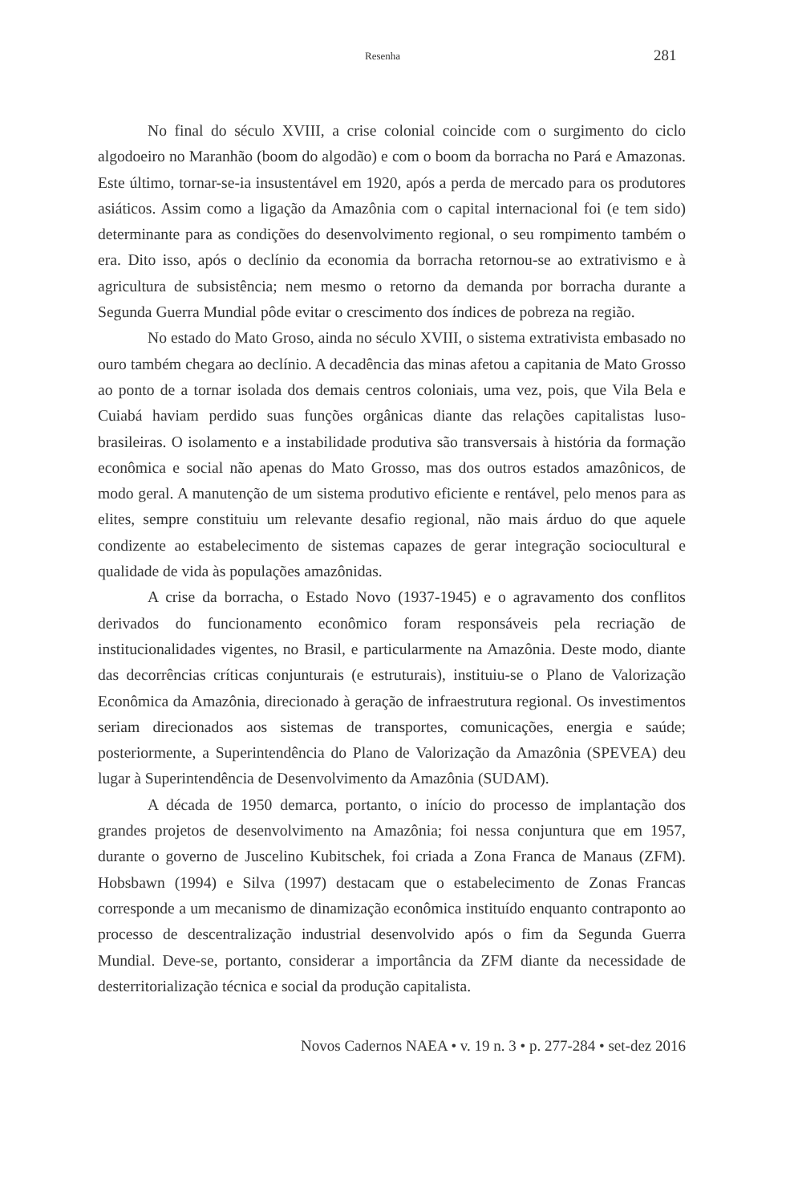Resenha 281
No final do século XVIII, a crise colonial coincide com o surgimento do ciclo algodoeiro no Maranhão (boom do algodão) e com o boom da borracha no Pará e Amazonas. Este último, tornar-se-ia insustentável em 1920, após a perda de mercado para os produtores asiáticos. Assim como a ligação da Amazônia com o capital internacional foi (e tem sido) determinante para as condições do desenvolvimento regional, o seu rompimento também o era. Dito isso, após o declínio da economia da borracha retornou-se ao extrativismo e à agricultura de subsistência; nem mesmo o retorno da demanda por borracha durante a Segunda Guerra Mundial pôde evitar o crescimento dos índices de pobreza na região.
No estado do Mato Groso, ainda no século XVIII, o sistema extrativista embasado no ouro também chegara ao declínio. A decadência das minas afetou a capitania de Mato Grosso ao ponto de a tornar isolada dos demais centros coloniais, uma vez, pois, que Vila Bela e Cuiabá haviam perdido suas funções orgânicas diante das relações capitalistas luso-brasileiras. O isolamento e a instabilidade produtiva são transversais à história da formação econômica e social não apenas do Mato Grosso, mas dos outros estados amazônicos, de modo geral. A manutenção de um sistema produtivo eficiente e rentável, pelo menos para as elites, sempre constituiu um relevante desafio regional, não mais árduo do que aquele condizente ao estabelecimento de sistemas capazes de gerar integração sociocultural e qualidade de vida às populações amazônidas.
A crise da borracha, o Estado Novo (1937-1945) e o agravamento dos conflitos derivados do funcionamento econômico foram responsáveis pela recriação de institucionalidades vigentes, no Brasil, e particularmente na Amazônia. Deste modo, diante das decorrências críticas conjunturais (e estruturais), instituiu-se o Plano de Valorização Econômica da Amazônia, direcionado à geração de infraestrutura regional. Os investimentos seriam direcionados aos sistemas de transportes, comunicações, energia e saúde; posteriormente, a Superintendência do Plano de Valorização da Amazônia (SPEVEA) deu lugar à Superintendência de Desenvolvimento da Amazônia (SUDAM).
A década de 1950 demarca, portanto, o início do processo de implantação dos grandes projetos de desenvolvimento na Amazônia; foi nessa conjuntura que em 1957, durante o governo de Juscelino Kubitschek, foi criada a Zona Franca de Manaus (ZFM). Hobsbawn (1994) e Silva (1997) destacam que o estabelecimento de Zonas Francas corresponde a um mecanismo de dinamização econômica instituído enquanto contraponto ao processo de descentralização industrial desenvolvido após o fim da Segunda Guerra Mundial. Deve-se, portanto, considerar a importância da ZFM diante da necessidade de desterritorialização técnica e social da produção capitalista.
Novos Cadernos NAEA • v. 19 n. 3 • p. 277-284 • set-dez 2016